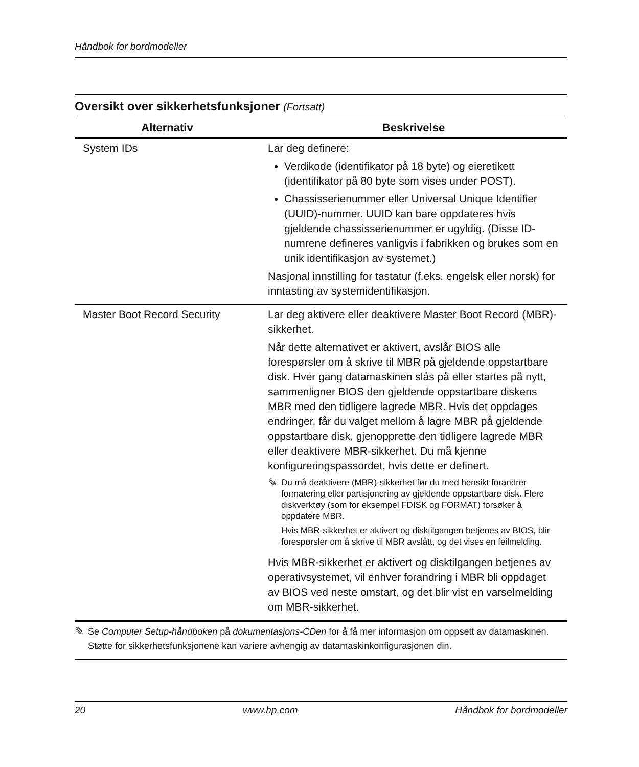Håndbok for bordmodeller
Oversikt over sikkerhetsfunksjoner (Fortsatt)
| Alternativ | Beskrivelse |
| --- | --- |
| System IDs | Lar deg definere: Verdikode (identifikator på 18 byte) og eieretikett (identifikator på 80 byte som vises under POST). Chassisserienummer eller Universal Unique Identifier (UUID)-nummer. UUID kan bare oppdateres hvis gjeldende chassisserienummer er ugyldig. (Disse ID-numrene defineres vanligvis i fabrikken og brukes som en unik identifikasjon av systemet.) Nasjonal innstilling for tastatur (f.eks. engelsk eller norsk) for inntasting av systemidentifikasjon. |
| Master Boot Record Security | Lar deg aktivere eller deaktivere Master Boot Record (MBR)-sikkerhet. Når dette alternativet er aktivert, avslår BIOS alle forespørsler om å skrive til MBR på gjeldende oppstartbare disk. Hver gang datamaskinen slås på eller startes på nytt, sammenligner BIOS den gjeldende oppstartbare diskens MBR med den tidligere lagrede MBR. Hvis det oppdages endringer, får du valget mellom å lagre MBR på gjeldende oppstartbare disk, gjenopprette den tidligere lagrede MBR eller deaktivere MBR-sikkerhet. Du må kjenne konfigureringspassordet, hvis dette er definert. ✎ Du må deaktivere (MBR)-sikkerhet før du med hensikt forandrer formatering eller partisjonering av gjeldende oppstartbare disk. Flere diskverktøy (som for eksempel FDISK og FORMAT) forsøker å oppdatere MBR. Hvis MBR-sikkerhet er aktivert og disktilgangen betjenes av BIOS, blir forespørsler om å skrive til MBR avslått, og det vises en feilmelding. Hvis MBR-sikkerhet er aktivert og disktilgangen betjenes av operativsystemet, vil enhver forandring i MBR bli oppdaget av BIOS ved neste omstart, og det blir vist en varselmelding om MBR-sikkerhet. |
✎
Se Computer Setup-håndboken på dokumentasjons-CDen for å få mer informasjon om oppsett av datamaskinen.
Støtte for sikkerhetsfunksjonene kan variere avhengig av datamaskinkonfigurasjonen din.
20 www.hp.com Håndbok for bordmodeller